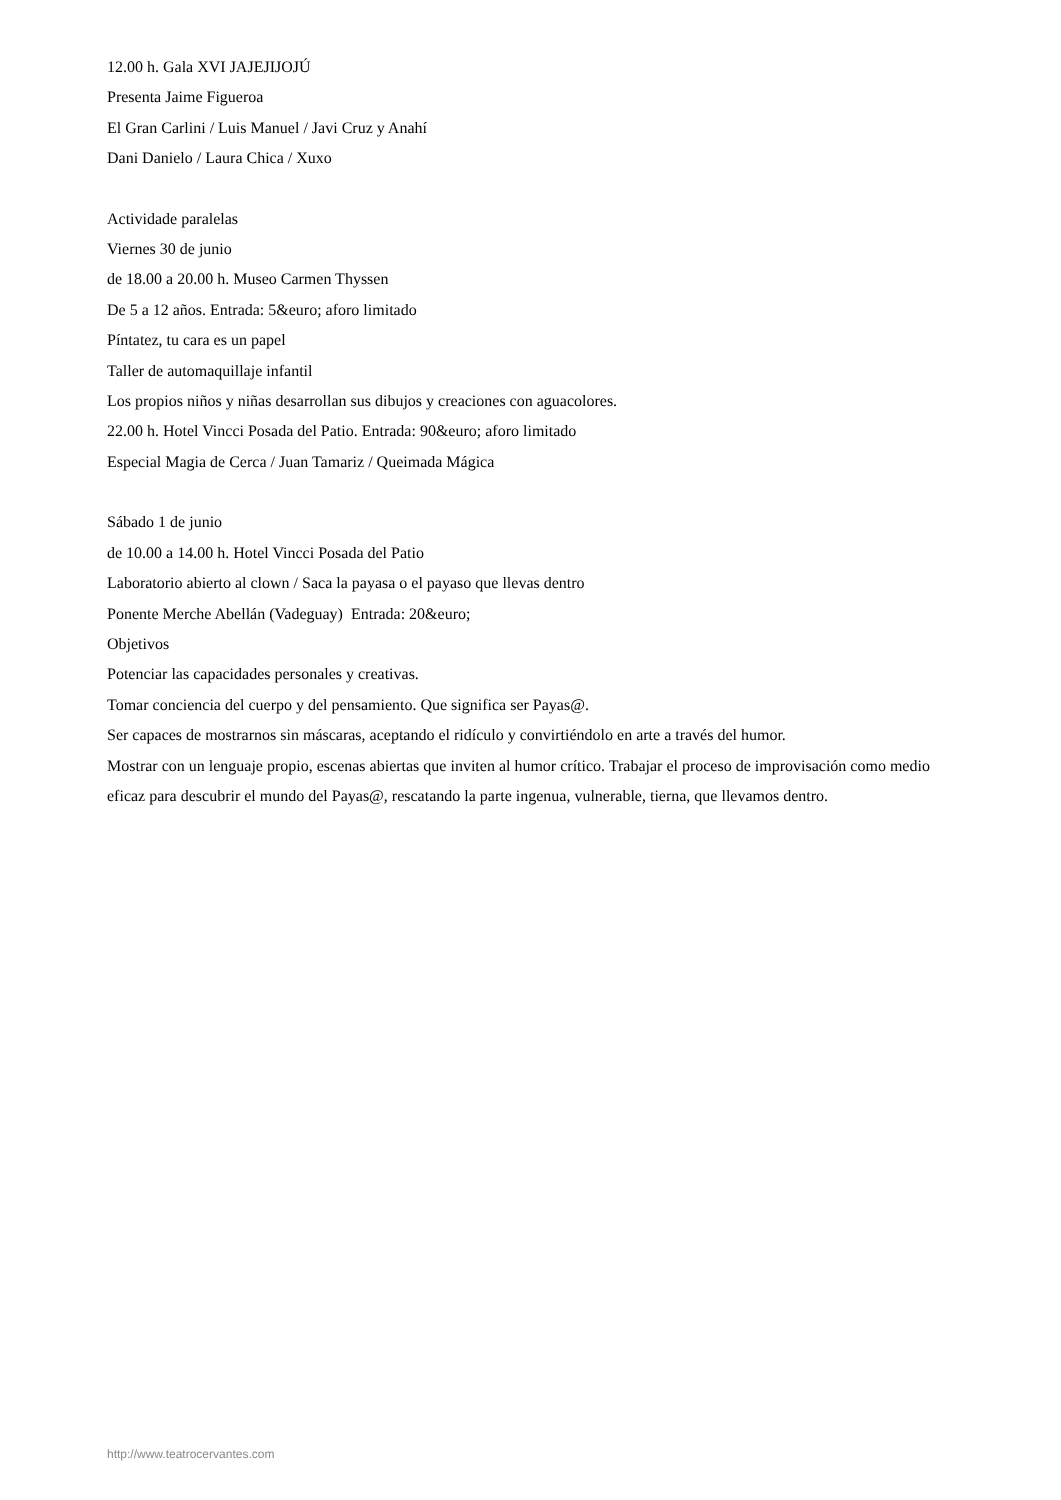12.00 h. Gala XVI JAJEJIJOJÚ
Presenta Jaime Figueroa
El Gran Carlini / Luis Manuel / Javi Cruz y Anahí
Dani Danielo / Laura Chica / Xuxo
Actividade paralelas
Viernes 30 de junio
de 18.00 a 20.00 h. Museo Carmen Thyssen
De 5 a 12 años. Entrada: 5&euro; aforo limitado
Píntatez, tu cara es un papel
Taller de automaquillaje infantil
Los propios niños y niñas desarrollan sus dibujos y creaciones con aguacolores.
22.00 h. Hotel Vincci Posada del Patio. Entrada: 90&euro; aforo limitado
Especial Magia de Cerca / Juan Tamariz / Queimada Mágica
Sábado 1 de junio
de 10.00 a 14.00 h. Hotel Vincci Posada del Patio
Laboratorio abierto al clown / Saca la payasa o el payaso que llevas dentro
Ponente Merche Abellán (Vadeguay) Entrada: 20&euro;
Objetivos
Potenciar las capacidades personales y creativas.
Tomar conciencia del cuerpo y del pensamiento. Que significa ser Payas@.
Ser capaces de mostrarnos sin máscaras, aceptando el ridículo y convirtiéndolo en arte a través del humor.
Mostrar con un lenguaje propio, escenas abiertas que inviten al humor crítico. Trabajar el proceso de improvisación como medio eficaz para descubrir el mundo del Payas@, rescatando la parte ingenua, vulnerable, tierna, que llevamos dentro.
http://www.teatrocervantes.com